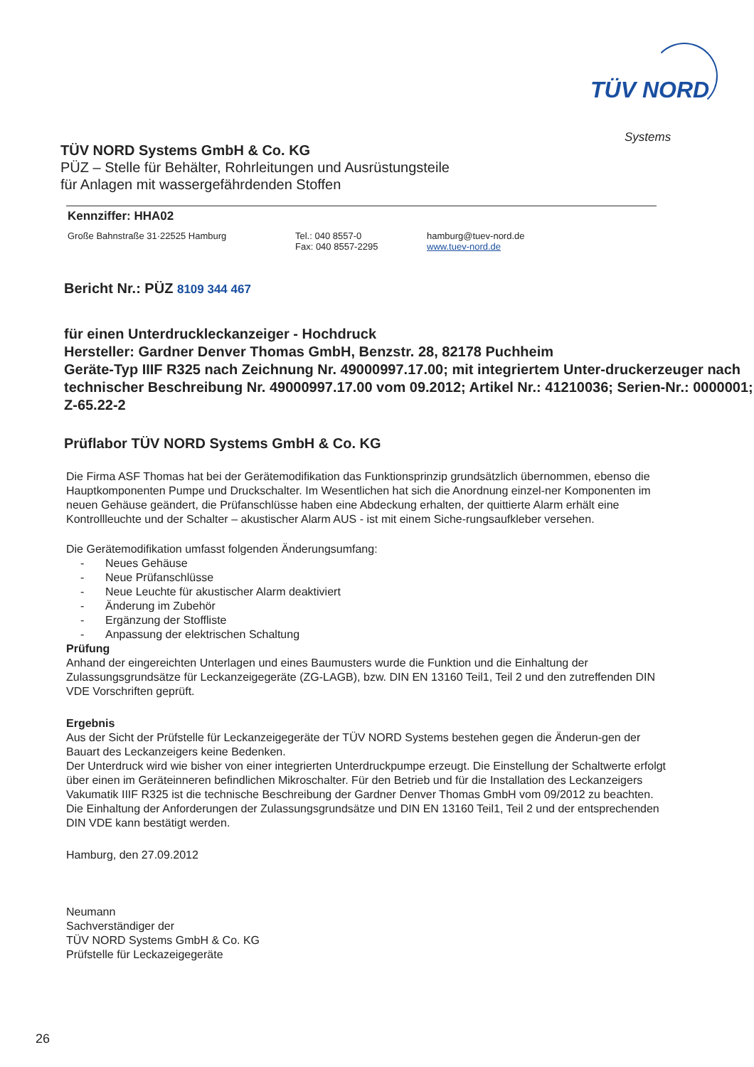TÜV NORD
Systems
TÜV NORD Systems GmbH & Co. KG
PÜZ – Stelle für Behälter, Rohrleitungen und Ausrüstungsteile
für Anlagen mit wassergefährdenden Stoffen
Kennziffer: HHA02
Große Bahnstraße 31·22525 Hamburg Tel.: 040 8557-0
Fax: 040 8557-2295
hamburg@tuev-nord.de
www.tuev-nord.de
Bericht Nr.: PÜZ 8109 344 467
für einen Unterdruckleckanzeiger - Hochdruck
Hersteller: Gardner Denver Thomas GmbH, Benzstr. 28, 82178 Puchheim
Geräte-Typ IIIF R325 nach Zeichnung Nr. 49000997.17.00; mit integriertem Unter-druckerzeuger nach technischer Beschreibung Nr. 49000997.17.00 vom 09.2012; Artikel Nr.: 41210036; Serien-Nr.: 0000001; Z-65.22-2
Prüflabor TÜV NORD Systems GmbH & Co. KG
Die Firma ASF Thomas hat bei der Gerätemodifikation das Funktionsprinzip grundsätzlich übernommen, ebenso die Hauptkomponenten Pumpe und Druckschalter. Im Wesentlichen hat sich die Anordnung einzel-ner Komponenten im neuen Gehäuse geändert, die Prüfanschlüsse haben eine Abdeckung erhalten, der quittierte Alarm erhält eine Kontrollleuchte und der Schalter – akustischer Alarm AUS - ist mit einem Siche-rungsaufkleber versehen.
Die Gerätemodifikation umfasst folgenden Änderungsumfang:
- Neues Gehäuse
- Neue Prüfanschlüsse
- Neue Leuchte für akustischer Alarm deaktiviert
- Änderung im Zubehör
- Ergänzung der Stoffliste
- Anpassung der elektrischen Schaltung
Prüfung
Anhand der eingereichten Unterlagen und eines Baumusters wurde die Funktion und die Einhaltung der Zulassungsgrundsätze für Leckanzeigegeräte (ZG-LAGB), bzw. DIN EN 13160 Teil1, Teil 2 und den zutreffenden DIN VDE Vorschriften geprüft.
Ergebnis
Aus der Sicht der Prüfstelle für Leckanzeigegeräte der TÜV NORD Systems bestehen gegen die Änderun-gen der Bauart des Leckanzeigers keine Bedenken.
Der Unterdruck wird wie bisher von einer integrierten Unterdruckpumpe erzeugt. Die Einstellung der Schaltwerte erfolgt über einen im Geräteinneren befindlichen Mikroschalter. Für den Betrieb und für die Installation des Leckanzeigers Vakumatik IIIF R325 ist die technische Beschreibung der Gardner Denver Thomas GmbH vom 09/2012 zu beachten.
Die Einhaltung der Anforderungen der Zulassungsgrundsätze und DIN EN 13160 Teil1, Teil 2 und der entsprechenden DIN VDE kann bestätigt werden.
Hamburg, den 27.09.2012
Neumann
Sachverständiger der
TÜV NORD Systems GmbH & Co. KG
Prüfstelle für Leckazeigegeräte
26